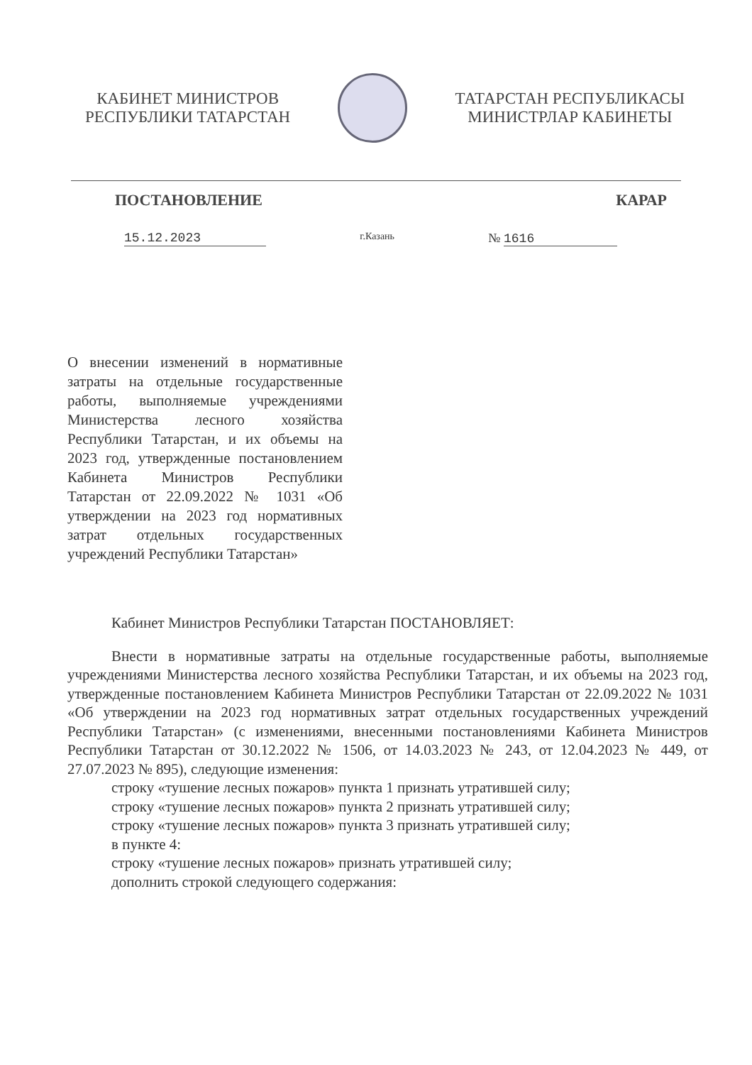КАБИНЕТ МИНИСТРОВ
РЕСПУБЛИКИ ТАТАРСТАН
ТАТАРСТАН РЕСПУБЛИКАСЫ
МИНИСТРЛАР КАБИНЕТЫ
ПОСТАНОВЛЕНИЕ КАРАР
15.12.2023 г.Казань № 1616
О внесении изменений в нормативные затраты на отдельные государственные работы, выполняемые учреждениями Министерства лесного хозяйства Республики Татарстан, и их объемы на 2023 год, утвержденные постановлением Кабинета Министров Республики Татарстан от 22.09.2022 № 1031 «Об утверждении на 2023 год нормативных затрат отдельных государственных учреждений Республики Татарстан»
Кабинет Министров Республики Татарстан ПОСТАНОВЛЯЕТ:
Внести в нормативные затраты на отдельные государственные работы, выполняемые учреждениями Министерства лесного хозяйства Республики Татарстан, и их объемы на 2023 год, утвержденные постановлением Кабинета Министров Республики Татарстан от 22.09.2022 № 1031 «Об утверждении на 2023 год нормативных затрат отдельных государственных учреждений Республики Татарстан» (с изменениями, внесенными постановлениями Кабинета Министров Республики Татарстан от 30.12.2022 № 1506, от 14.03.2023 № 243, от 12.04.2023 № 449, от 27.07.2023 № 895), следующие изменения:
строку «тушение лесных пожаров» пункта 1 признать утратившей силу;
строку «тушение лесных пожаров» пункта 2 признать утратившей силу;
строку «тушение лесных пожаров» пункта 3 признать утратившей силу;
в пункте 4:
строку «тушение лесных пожаров» признать утратившей силу;
дополнить строкой следующего содержания: